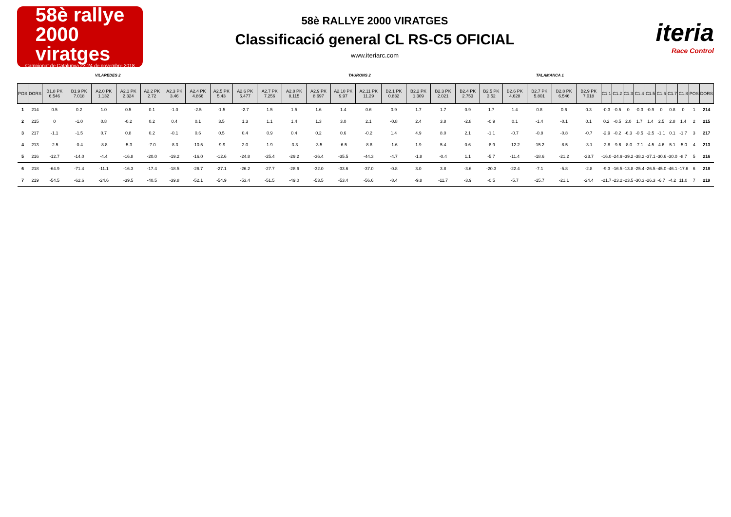58è rallye
2000
viratges
Campionat de Catalunya 23-24 de novembre 2018
58è RALLYE 2000 VIRATGES
Classificació general CL RS-C5 OFICIAL
www.iteriarc.com
iteria
Race Control
VILAREDES 2 TAURONS 2 TALAMANCA 1
| POS | DORS | B1.8 PK 6.546 | B1.9 PK 7.018 | A2.0 PK 1.132 | A2.1 PK 2.324 | A2.2 PK 2.72 | A2.3 PK 3.46 | A2.4 PK 4.866 | A2.5 PK 5.43 | A2.6 PK 6.477 | A2.7 PK 7.256 | A2.8 PK 8.115 | A2.9 PK 8.697 | A2.10 PK 9.97 | A2.11 PK 11.29 | B2.1 PK 0.832 | B2.2 PK 1.309 | B2.3 PK 2.021 | B2.4 PK 2.753 | B2.5 PK 3.52 | B2.6 PK 4.628 | B2.7 PK 5.801 | B2.8 PK 6.546 | B2.9 PK 7.018 | C1.1 | C1.2 | C1.3 | C1.4 | C1.5 | C1.6 | C1.7 | C1.8 | POS | DORS |
| --- | --- | --- | --- | --- | --- | --- | --- | --- | --- | --- | --- | --- | --- | --- | --- | --- | --- | --- | --- | --- | --- | --- | --- | --- | --- | --- | --- | --- | --- | --- | --- | --- | --- | --- |
| 1 | 214 | 0.5 | 0.2 | 1.0 | 0.5 | 0.1 | -1.0 | -2.5 | -1.5 | -2.7 | 1.5 | 1.5 | 1.6 | 1.4 | 0.6 | 0.9 | 1.7 | 1.7 | 0.9 | 1.7 | 1.4 | 0.8 | 0.6 | 0.3 | -0.3 | -0.5 | 0 | -0.3 | -0.9 | 0 | 0.8 | 0 | 1 | 214 |
| 2 | 215 | 0 | -1.0 | 0.8 | -0.2 | 0.2 | 0.4 | 0.1 | 3.5 | 1.3 | 1.1 | 1.4 | 1.3 | 3.0 | 2.1 | -0.8 | 2.4 | 3.8 | -2.8 | -0.9 | 0.1 | -1.4 | -0.1 | 0.1 | 0.2 | -0.5 | 2.0 | 1.7 | 1.4 | 2.5 | 2.8 | 1.4 | 2 | 215 |
| 3 | 217 | -1.1 | -1.5 | 0.7 | 0.8 | 0.2 | -0.1 | 0.6 | 0.5 | 0.4 | 0.9 | 0.4 | 0.2 | 0.6 | -0.2 | 1.4 | 4.9 | 8.0 | 2.1 | -1.1 | -0.7 | -0.8 | -0.8 | -0.7 | -2.9 | -0.2 | -6.3 | -0.5 | -2.5 | -1.1 | 0.1 | -1.7 | 3 | 217 |
| 4 | 213 | -2.5 | -0.4 | -8.8 | -5.3 | -7.0 | -8.3 | -10.5 | -9.9 | 2.0 | 1.9 | -3.3 | -3.5 | -6.5 | -8.8 | -1.6 | 1.9 | 5.4 | 0.6 | -8.9 | -12.2 | -15.2 | -8.5 | -3.1 | -2.8 | -9.6 | -8.0 | -7.1 | -4.5 | 4.6 | 5.1 | -5.0 | 4 | 213 |
| 5 | 216 | -12.7 | -14.0 | -4.4 | -16.8 | -20.0 | -19.2 | -16.0 | -12.6 | -24.8 | -25.4 | -29.2 | -36.4 | -35.5 | -44.3 | -4.7 | -1.8 | -0.4 | 1.1 | -5.7 | -11.4 | -18.6 | -21.2 | -23.7 | -16.0 | -24.9 | -39.2 | -38.2 | -37.1 | -30.6 | -30.0 | -8.7 | 5 | 216 |
| 6 | 218 | -64.9 | -71.4 | -11.1 | -16.3 | -17.4 | -18.5 | -26.7 | -27.1 | -26.2 | -27.7 | -28.6 | -32.0 | -33.6 | -37.0 | -0.8 | 3.0 | 3.8 | -3.6 | -20.3 | -22.4 | -7.1 | -5.8 | -2.8 | -9.3 | -16.5 | -13.8 | -25.4 | -26.5 | -45.0 | -46.1 | -17.6 | 6 | 218 |
| 7 | 219 | -54.5 | -62.6 | -24.6 | -39.5 | -40.5 | -39.8 | -52.1 | -54.9 | -53.4 | -51.5 | -49.0 | -53.5 | -53.4 | -56.6 | -8.4 | -9.8 | -11.7 | -3.9 | -0.5 | -5.7 | -15.7 | -21.1 | -24.4 | -21.7 | -23.2 | -23.5 | -30.3 | -26.3 | -6.7 | -4.2 | 11.0 | 7 | 219 |